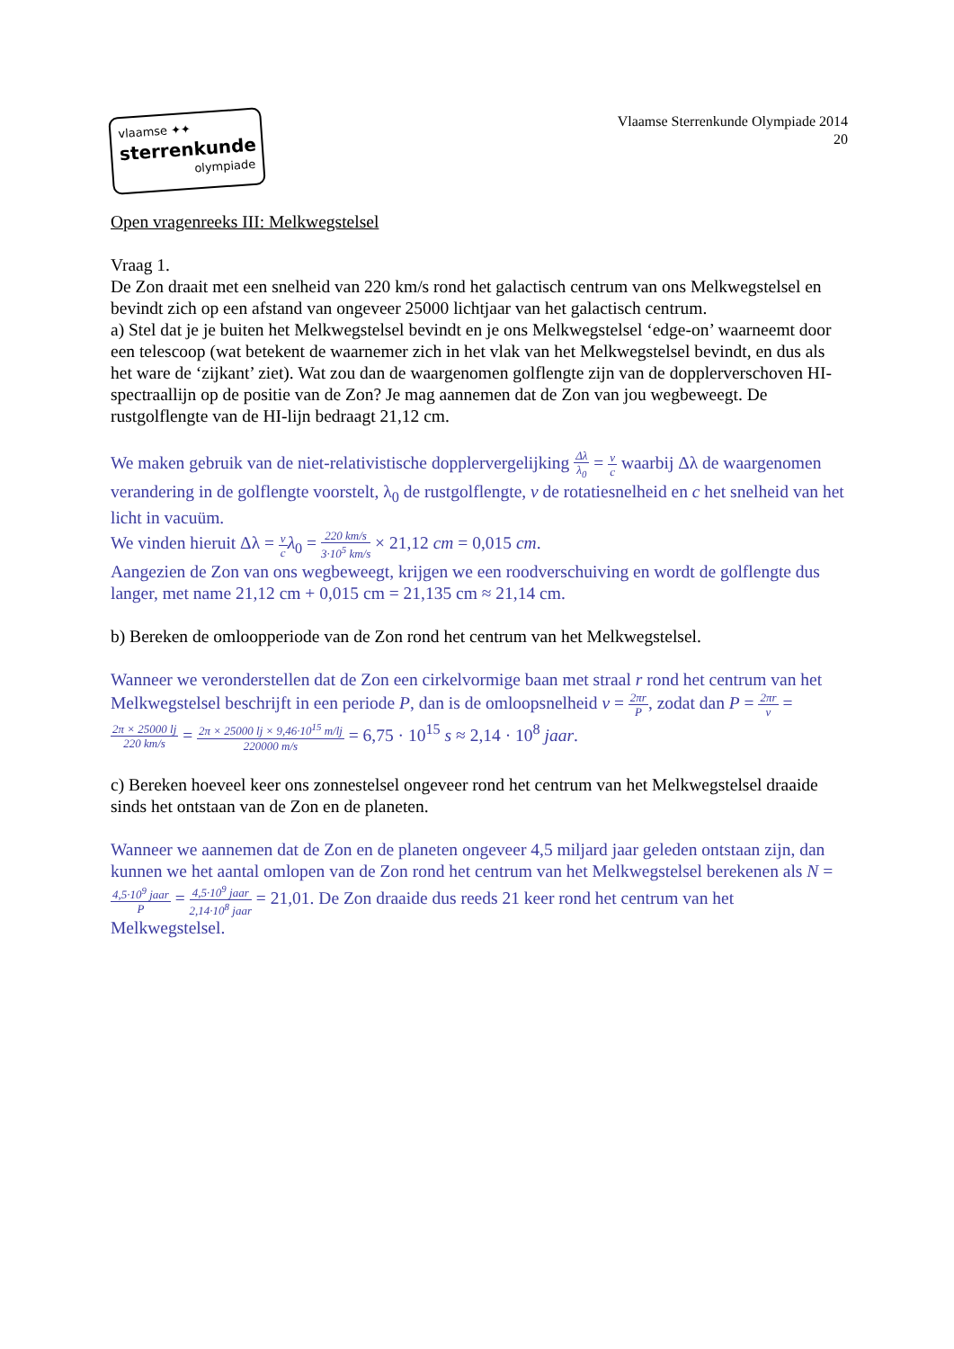vlaamse ✦✦
sterrenkunde
olympiade
Vlaamse Sterrenkunde Olympiade 2014
20
Open vragenreeks III: Melkwegstelsel
Vraag 1.
De Zon draait met een snelheid van 220 km/s rond het galactisch centrum van ons Melkwegstelsel en bevindt zich op een afstand van ongeveer 25000 lichtjaar van het galactisch centrum.
a) Stel dat je je buiten het Melkwegstelsel bevindt en je ons Melkwegstelsel ‘edge-on’ waarneemt door een telescoop (wat betekent de waarnemer zich in het vlak van het Melkwegstelsel bevindt, en dus als het ware de ‘zijkant’ ziet). Wat zou dan de waargenomen golflengte zijn van de dopplerverschoven HI-spectraallijn op de positie van de Zon? Je mag aannemen dat de Zon van jou wegbeweegt. De rustgolflengte van de HI-lijn bedraagt 21,12 cm.
We maken gebruik van de niet-relativistische dopplervergelijking Δλ λ<sub>0</sub> = v c waarbij Δλ de waargenomen verandering in de golflengte voorstelt, λ<sub>0</sub> de rustgolflengte, v de rotatiesnelheid en c het snelheid van het licht in vacuüm.
We vinden hieruit Δλ = v c λ<sub>0</sub> = 220 km/s 3·10<sup>5</sup> km/s × 21,12 cm = 0,015 cm.
Aangezien de Zon van ons wegbeweegt, krijgen we een roodverschuiving en wordt de golflengte dus langer, met name 21,12 cm + 0,015 cm = 21,135 cm ≈ 21,14 cm.
b) Bereken de omloopperiode van de Zon rond het centrum van het Melkwegstelsel.
Wanneer we veronderstellen dat de Zon een cirkelvormige baan met straal r rond het centrum van het Melkwegstelsel beschrijft in een periode P, dan is de omloopsnelheid v = 2πr P, zodat dan P = 2πr v = 2π × 25000 lj 220 km/s = 2π × 25000 lj × 9,46·10<sup>15</sup> m/lj 220000 m/s = 6,75 · 10<sup>15</sup> s ≈ 2,14 · 10<sup>8</sup> jaar.
c) Bereken hoeveel keer ons zonnestelsel ongeveer rond het centrum van het Melkwegstelsel draaide sinds het ontstaan van de Zon en de planeten.
Wanneer we aannemen dat de Zon en de planeten ongeveer 4,5 miljard jaar geleden ontstaan zijn, dan kunnen we het aantal omlopen van de Zon rond het centrum van het Melkwegstelsel berekenen als N = 4,5·10<sup>9</sup> jaar P = 4,5·10<sup>9</sup> jaar 2,14·10<sup>8</sup> jaar = 21,01. De Zon draaide dus reeds 21 keer rond het centrum van het Melkwegstelsel.